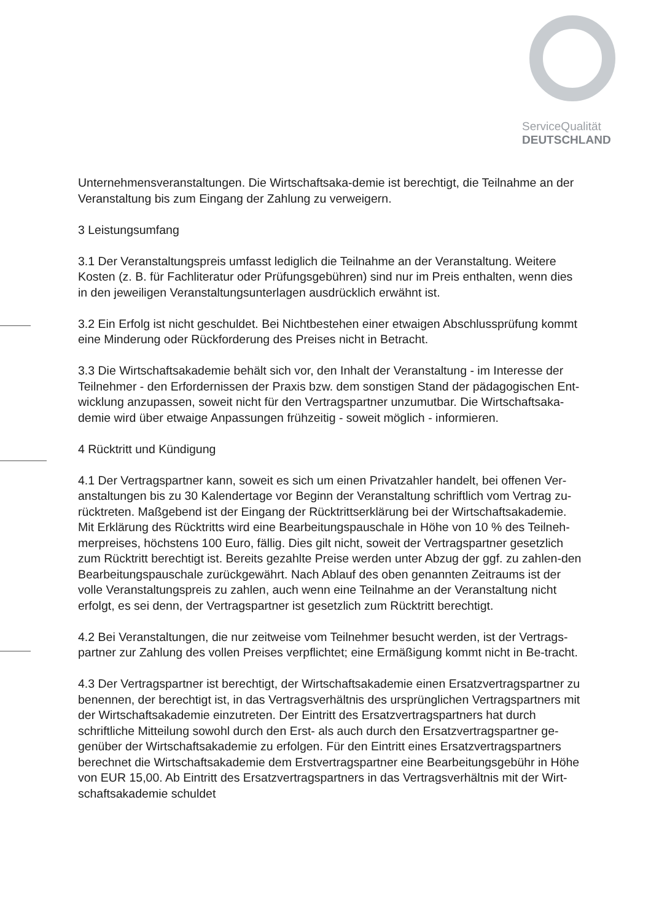ServiceQualität
DEUTSCHLAND
Unternehmensveranstaltungen. Die Wirtschaftsaka-demie ist berechtigt, die Teilnahme an der Veranstaltung bis zum Eingang der Zahlung zu verweigern.
3 Leistungsumfang
3.1 Der Veranstaltungspreis umfasst lediglich die Teilnahme an der Veranstaltung. Weitere Kosten (z. B. für Fachliteratur oder Prüfungsgebühren) sind nur im Preis enthalten, wenn dies in den jeweiligen Veranstaltungsunterlagen ausdrücklich erwähnt ist.
3.2 Ein Erfolg ist nicht geschuldet. Bei Nichtbestehen einer etwaigen Abschlussprüfung kommt eine Minderung oder Rückforderung des Preises nicht in Betracht.
3.3 Die Wirtschaftsakademie behält sich vor, den Inhalt der Veranstaltung - im Interesse der Teilnehmer - den Erfordernissen der Praxis bzw. dem sonstigen Stand der pädagogischen Ent-wicklung anzupassen, soweit nicht für den Vertragspartner unzumutbar. Die Wirtschaftsaka-demie wird über etwaige Anpassungen frühzeitig - soweit möglich - informieren.
4 Rücktritt und Kündigung
4.1 Der Vertragspartner kann, soweit es sich um einen Privatzahler handelt, bei offenen Ver-anstaltungen bis zu 30 Kalendertage vor Beginn der Veranstaltung schriftlich vom Vertrag zu-rücktreten. Maßgebend ist der Eingang der Rücktrittserklärung bei der Wirtschaftsakademie. Mit Erklärung des Rücktritts wird eine Bearbeitungspauschale in Höhe von 10 % des Teilneh-merpreises, höchstens 100 Euro, fällig. Dies gilt nicht, soweit der Vertragspartner gesetzlich zum Rücktritt berechtigt ist. Bereits gezahlte Preise werden unter Abzug der ggf. zu zahlen-den Bearbeitungspauschale zurückgewährt. Nach Ablauf des oben genannten Zeitraums ist der volle Veranstaltungspreis zu zahlen, auch wenn eine Teilnahme an der Veranstaltung nicht erfolgt, es sei denn, der Vertragspartner ist gesetzlich zum Rücktritt berechtigt.
4.2 Bei Veranstaltungen, die nur zeitweise vom Teilnehmer besucht werden, ist der Vertrags-partner zur Zahlung des vollen Preises verpflichtet; eine Ermäßigung kommt nicht in Be-tracht.
4.3 Der Vertragspartner ist berechtigt, der Wirtschaftsakademie einen Ersatzvertragspartner zu benennen, der berechtigt ist, in das Vertragsverhältnis des ursprünglichen Vertragspartners mit der Wirtschaftsakademie einzutreten. Der Eintritt des Ersatzvertragspartners hat durch schriftliche Mitteilung sowohl durch den Erst- als auch durch den Ersatzvertragspartner ge-genüber der Wirtschaftsakademie zu erfolgen. Für den Eintritt eines Ersatzvertragspartners berechnet die Wirtschaftsakademie dem Erstvertragspartner eine Bearbeitungsgebühr in Höhe von EUR 15,00. Ab Eintritt des Ersatzvertragspartners in das Vertragsverhältnis mit der Wirt-schaftsakademie schuldet